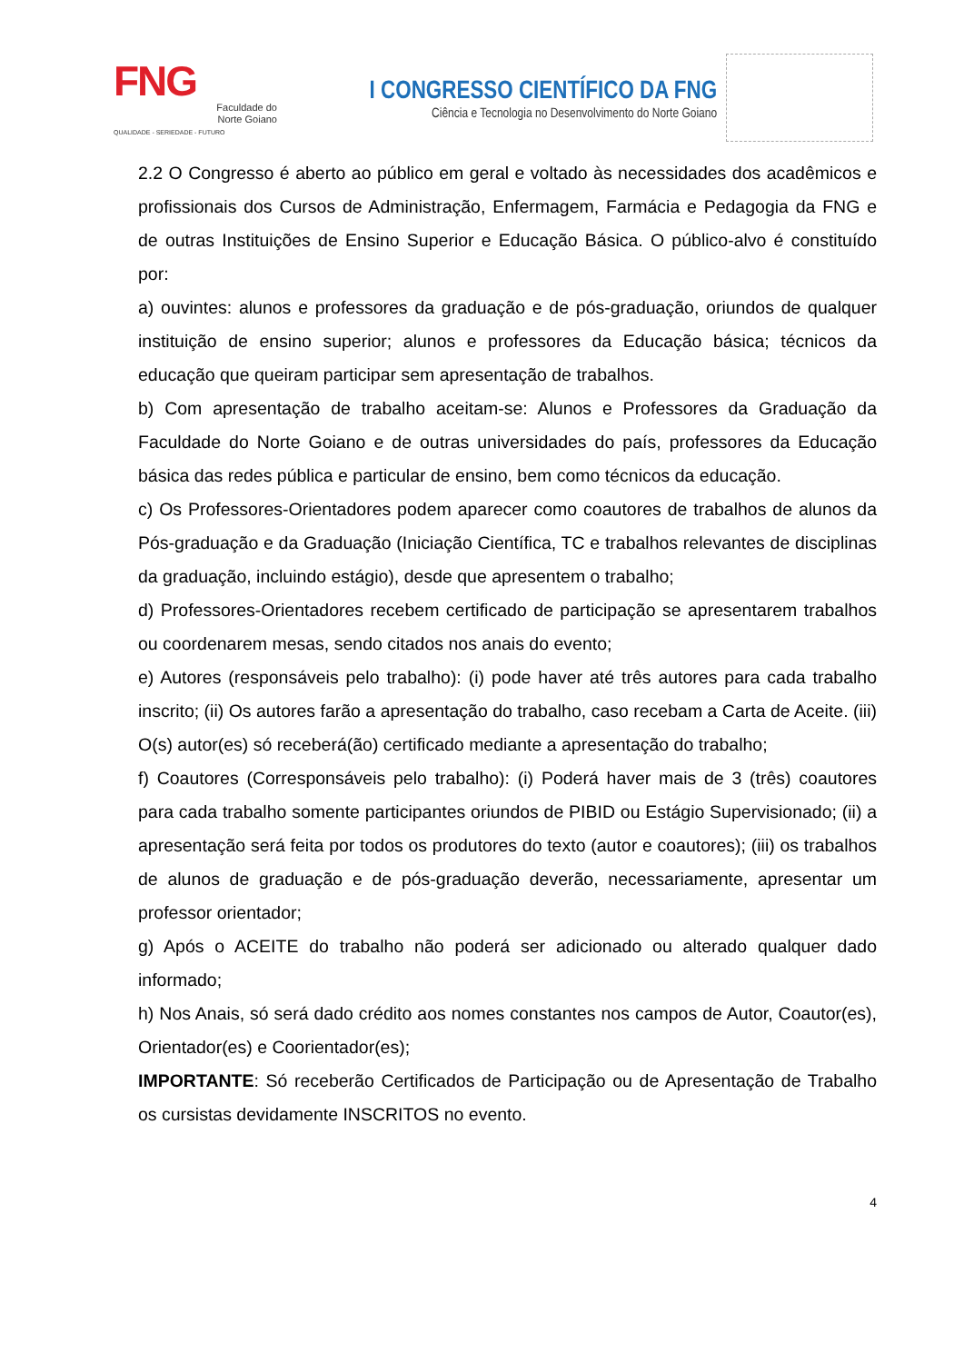FNG
Faculdade do
Norte Goiano
QUALIDADE - SERIEDADE - FUTURO
I CONGRESSO CIENTÍFICO DA FNG
Ciência e Tecnologia no Desenvolvimento do Norte Goiano
2.2 O Congresso é aberto ao público em geral e voltado às necessidades dos acadêmicos e profissionais dos Cursos de Administração, Enfermagem, Farmácia e Pedagogia da FNG e de outras Instituições de Ensino Superior e Educação Básica. O público-alvo é constituído por:
a) ouvintes: alunos e professores da graduação e de pós-graduação, oriundos de qualquer instituição de ensino superior; alunos e professores da Educação básica; técnicos da educação que queiram participar sem apresentação de trabalhos.
b) Com apresentação de trabalho aceitam-se: Alunos e Professores da Graduação da Faculdade do Norte Goiano e de outras universidades do país, professores da Educação básica das redes pública e particular de ensino, bem como técnicos da educação.
c) Os Professores-Orientadores podem aparecer como coautores de trabalhos de alunos da Pós-graduação e da Graduação (Iniciação Científica, TC e trabalhos relevantes de disciplinas da graduação, incluindo estágio), desde que apresentem o trabalho;
d) Professores-Orientadores recebem certificado de participação se apresentarem trabalhos ou coordenarem mesas, sendo citados nos anais do evento;
e) Autores (responsáveis pelo trabalho): (i) pode haver até três autores para cada trabalho inscrito; (ii) Os autores farão a apresentação do trabalho, caso recebam a Carta de Aceite. (iii) O(s) autor(es) só receberá(ão) certificado mediante a apresentação do trabalho;
f) Coautores (Corresponsáveis pelo trabalho): (i) Poderá haver mais de 3 (três) coautores para cada trabalho somente participantes oriundos de PIBID ou Estágio Supervisionado; (ii) a apresentação será feita por todos os produtores do texto (autor e coautores); (iii) os trabalhos de alunos de graduação e de pós-graduação deverão, necessariamente, apresentar um professor orientador;
g) Após o ACEITE do trabalho não poderá ser adicionado ou alterado qualquer dado informado;
h) Nos Anais, só será dado crédito aos nomes constantes nos campos de Autor, Coautor(es), Orientador(es) e Coorientador(es);
IMPORTANTE: Só receberão Certificados de Participação ou de Apresentação de Trabalho os cursistas devidamente INSCRITOS no evento.
4